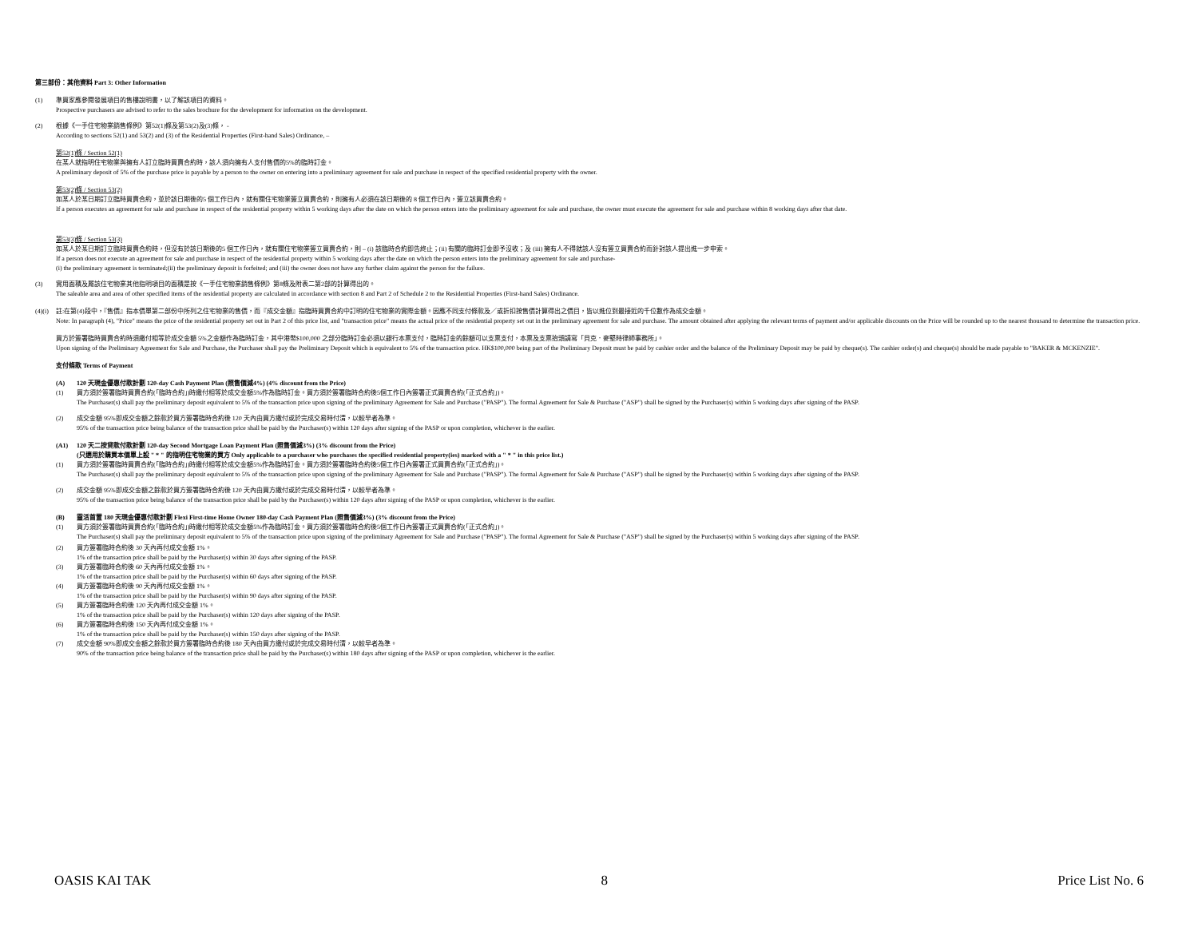第三部份：其他資料 Part 3: Other Information
(1) 準買家應參閱發展項目的售樓說明書，以了解該項目的資料。
Prospective purchasers are advised to refer to the sales brochure for the development for information on the development.
(2) 根據《一手住宅物業銷售條例》第52(1)條及第53(2)及(3)條， -
According to sections 52(1) and 53(2) and (3) of the Residential Properties (First-hand Sales) Ordinance, –
第52(1)條 / Section 52(1)
在某人就指明住宅物業與擁有人訂立臨時買賣合約時，該人須向擁有人支付售價的5%的臨時訂金。
A preliminary deposit of 5% of the purchase price is payable by a person to the owner on entering into a preliminary agreement for sale and purchase in respect of the specified residential property with the owner.
第53(2)條 / Section 53(2)
如某人於某日期訂立臨時買賣合約，並於該日期後的5 個工作日內，就有關住宅物業簽立買賣合約，則擁有人必須在該日期後的 8 個工作日內，簽立該買賣合約。
If a person executes an agreement for sale and purchase in respect of the residential property within 5 working days after the date on which the person enters into the preliminary agreement for sale and purchase, the owner must execute the agreement for sale and purchase within 8 working days after that date.
第53(3)條 / Section 53(3)
如某人於某日期訂立臨時買賣合約時，但沒有於該日期後的5 個工作日內，就有關住宅物業簽立買賣合約，則 – (i) 該臨時合約即告終止；(ii) 有關的臨時訂金即予沒收；及 (iii) 擁有人不得就該人沒有簽立買賣合約而針對該人提出進一步申索。
If a person does not execute an agreement for sale and purchase in respect of the residential property within 5 working days after the date on which the person enters into the preliminary agreement for sale and purchase-
(i) the preliminary agreement is terminated;(ii) the preliminary deposit is forfeited; and (iii) the owner does not have any further claim against the person for the failure.
(3) 實用面積及屬該住宅物業其他指明項目的面積是按《一手住宅物業銷售條例》第8條及附表二第2部的計算得出的。
The saleable area and area of other specified items of the residential property are calculated in accordance with section 8 and Part 2 of Schedule 2 to the Residential Properties (First-hand Sales) Ordinance.
(4)(i)
註:在第(4)段中，『售價』指本價單第二部份中所列之住宅物業的售價，而『成交金額』指臨時買賣合約中訂明的住宅物業的實際金額。因應不同支付條款及／或折扣按售價計算得出之價目，皆以進位到最接近的千位數作為成交金額。
Note: In paragraph (4), "Price" means the price of the residential property set out in Part 2 of this price list, and "transaction price" means the actual price of the residential property set out in the preliminary agreement for sale and purchase. The amount obtained after applying the relevant terms of payment and/or applicable discounts on the Price will be rounded up to the nearest thousand to determine the transaction price.
買方於簽署臨時買賣合約時須繳付相等於成交金額 5%之金額作為臨時訂金，其中港幣$100,000 之部分臨時訂金必須以銀行本票支付，臨時訂金的餘額可以支票支付，本票及支票抬頭請寫「貝克．麥堅時律師事務所」。
Upon signing of the Preliminary Agreement for Sale and Purchase, the Purchaser shall pay the Preliminary Deposit which is equivalent to 5% of the transaction price. HK$100,000 being part of the Preliminary Deposit must be paid by cashier order and the balance of the Preliminary Deposit may be paid by cheque(s). The cashier order(s) and cheque(s) should be made payable to "BAKER & MCKENZIE".
支付條款 Terms of Payment
(A) 120 天現金優惠付款計劃 120-day Cash Payment Plan (照售價減4%) (4% discount from the Price)
(1) 買方須於簽署臨時買賣合約(「臨時合約」)時繳付相等於成交金額5%作為臨時訂金。買方須於簽署臨時合約後5個工作日內簽署正式買賣合約(「正式合約」)。
The Purchaser(s) shall pay the preliminary deposit equivalent to 5% of the transaction price upon signing of the preliminary Agreement for Sale and Purchase ("PASP"). The formal Agreement for Sale & Purchase ("ASP") shall be signed by the Purchaser(s) within 5 working days after signing of the PASP.
(2) 成交金額 95%即成交金額之餘款於買方簽署臨時合約後 120 天內由買方繳付或於完成交易時付清，以較早者為準。
95% of the transaction price being balance of the transaction price shall be paid by the Purchaser(s) within 120 days after signing of the PASP or upon completion, whichever is the earlier.
(A1) 120 天二按貸款付款計劃 120-day Second Mortgage Loan Payment Plan (照售價減3%) (3% discount from the Price)
(只適用於購買本價單上設 " * " 的指明住宅物業的買方 Only applicable to a purchaser who purchases the specified residential property(ies) marked with a " * " in this price list.)
(1) 買方須於簽署臨時買賣合約(「臨時合約」)時繳付相等於成交金額5%作為臨時訂金。買方須於簽署臨時合約後5個工作日內簽署正式買賣合約(「正式合約」)。
The Purchaser(s) shall pay the preliminary deposit equivalent to 5% of the transaction price upon signing of the preliminary Agreement for Sale and Purchase ("PASP"). The formal Agreement for Sale & Purchase ("ASP") shall be signed by the Purchaser(s) within 5 working days after signing of the PASP.
(2) 成交金額 95%即成交金額之餘款於買方簽署臨時合約後 120 天內由買方繳付或於完成交易時付清，以較早者為準。
95% of the transaction price being balance of the transaction price shall be paid by the Purchaser(s) within 120 days after signing of the PASP or upon completion, whichever is the earlier.
(B) 靈活首置 180 天現金優惠付款計劃 Flexi First-time Home Owner 180-day Cash Payment Plan (照售價減3%) (3% discount from the Price)
(1) 買方須於簽署臨時買賣合約(「臨時合約」)時繳付相等於成交金額5%作為臨時訂金。買方須於簽署臨時合約後5個工作日內簽署正式買賣合約(「正式合約」)。
The Purchaser(s) shall pay the preliminary deposit equivalent to 5% of the transaction price upon signing of the preliminary Agreement for Sale and Purchase ("PASP"). The formal Agreement for Sale & Purchase ("ASP") shall be signed by the Purchaser(s) within 5 working days after signing of the PASP.
(2) 買方簽署臨時合約後 30 天內再付成交金額 1%。
1% of the transaction price shall be paid by the Purchaser(s) within 30 days after signing of the PASP.
(3) 買方簽署臨時合約後 60 天內再付成交金額 1%。
1% of the transaction price shall be paid by the Purchaser(s) within 60 days after signing of the PASP.
(4) 買方簽署臨時合約後 90 天內再付成交金額 1%。
1% of the transaction price shall be paid by the Purchaser(s) within 90 days after signing of the PASP.
(5) 買方簽署臨時合約後 120 天內再付成交金額 1%。
1% of the transaction price shall be paid by the Purchaser(s) within 120 days after signing of the PASP.
(6) 買方簽署臨時合約後 150 天內再付成交金額 1%。
1% of the transaction price shall be paid by the Purchaser(s) within 150 days after signing of the PASP.
(7) 成交金額 90%即成交金額之餘款於買方簽署臨時合約後 180 天內由買方繳付或於完成交易時付清，以較早者為準。
90% of the transaction price being balance of the transaction price shall be paid by the Purchaser(s) within 180 days after signing of the PASP or upon completion, whichever is the earlier.
OASIS KAI TAK 8 Price List No. 6